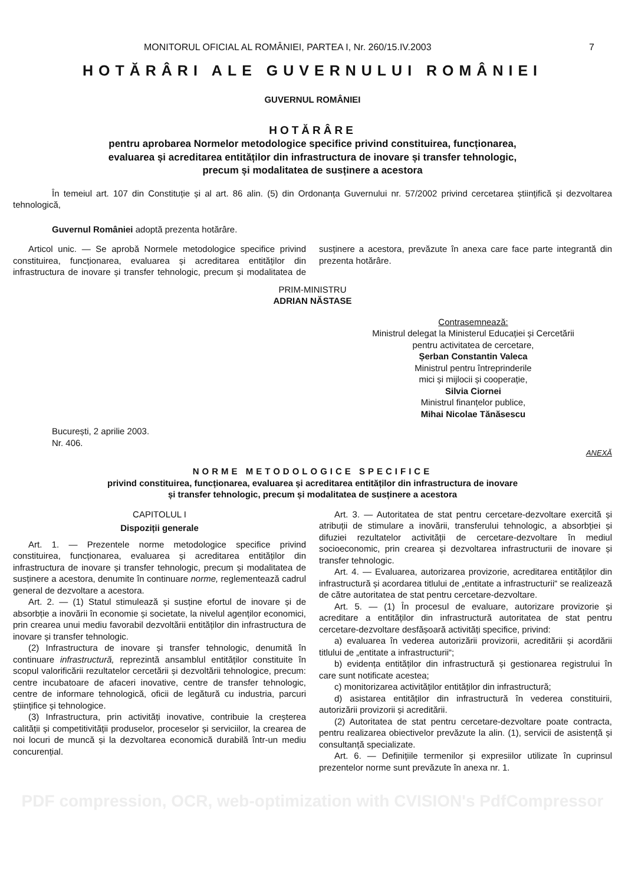MONITORUL OFICIAL AL ROMÂNIEI, PARTEA I, Nr. 260/15.IV.2003 7
HOTĂRÂRI ALE GUVERNULUI ROMÂNIEI
GUVERNUL ROMÂNIEI
HOTĂRÂRE
pentru aprobarea Normelor metodologice specifice privind constituirea, funcționarea,
evaluarea și acreditarea entităților din infrastructura de inovare și transfer tehnologic,
precum și modalitatea de susținere a acestora
În temeiul art. 107 din Constituție și al art. 86 alin. (5) din Ordonanța Guvernului nr. 57/2002 privind cercetarea științifică și dezvoltarea tehnologică,
Guvernul României adoptă prezenta hotărâre.
Articol unic. — Se aprobă Normele metodologice specifice privind constituirea, funcționarea, evaluarea și acreditarea entităților din infrastructura de inovare și transfer tehnologic, precum și modalitatea de susținere a acestora, prevăzute în anexa care face parte integrantă din prezenta hotărâre.
PRIM-MINISTRU
ADRIAN NĂSTASE
Contrasemnează:
Ministrul delegat la Ministerul Educației și Cercetării
pentru activitatea de cercetare,
Șerban Constantin Valeca
Ministrul pentru întreprinderile
mici și mijlocii și cooperație,
Silvia Ciornei
Ministrul finanțelor publice,
Mihai Nicolae Tănăsescu
București, 2 aprilie 2003.
Nr. 406.
ANEXĂ
NORME METODOLOGICE SPECIFICE
privind constituirea, funcționarea, evaluarea și acreditarea entităților din infrastructura de inovare
și transfer tehnologic, precum și modalitatea de susținere a acestora
CAPITOLUL I
Dispoziții generale
Art. 1. — Prezentele norme metodologice specifice privind constituirea, funcționarea, evaluarea și acreditarea entităților din infrastructura de inovare și transfer tehnologic, precum și modalitatea de susținere a acestora, denumite în continuare norme, reglementează cadrul general de dezvoltare a acestora.
Art. 2. — (1) Statul stimulează și susține efortul de inovare și de absorbție a inovării în economie și societate, la nivelul agenților economici, prin crearea unui mediu favorabil dezvoltării entităților din infrastructura de inovare și transfer tehnologic.
(2) Infrastructura de inovare și transfer tehnologic, denumită în continuare infrastructură, reprezintă ansamblul entităților constituite în scopul valorificării rezultatelor cercetării și dezvoltării tehnologice, precum: centre incubatoare de afaceri inovative, centre de transfer tehnologic, centre de informare tehnologică, oficii de legătură cu industria, parcuri științifice și tehnologice.
(3) Infrastructura, prin activități inovative, contribuie la creșterea calității și competitivității produselor, proceselor și serviciilor, la crearea de noi locuri de muncă și la dezvoltarea economică durabilă într-un mediu concurențial.
Art. 3. — Autoritatea de stat pentru cercetare-dezvoltare exercită și atribuții de stimulare a inovării, transferului tehnologic, a absorbției și difuziei rezultatelor activității de cercetare-dezvoltare în mediul socioeconomic, prin crearea și dezvoltarea infrastructurii de inovare și transfer tehnologic.
Art. 4. — Evaluarea, autorizarea provizorie, acreditarea entităților din infrastructură și acordarea titlului de „entitate a infrastructurii“ se realizează de către autoritatea de stat pentru cercetare-dezvoltare.
Art. 5. — (1) În procesul de evaluare, autorizare provizorie și acreditare a entităților din infrastructură autoritatea de stat pentru cercetare-dezvoltare desfășoară activități specifice, privind:
a) evaluarea în vederea autorizării provizorii, acreditării și acordării titlului de „entitate a infrastructurii“;
b) evidența entităților din infrastructură și gestionarea registrului în care sunt notificate acestea;
c) monitorizarea activităților entităților din infrastructură;
d) asistarea entităților din infrastructură în vederea constituirii, autorizării provizorii și acreditării.
(2) Autoritatea de stat pentru cercetare-dezvoltare poate contracta, pentru realizarea obiectivelor prevăzute la alin. (1), servicii de asistență și consultanță specializate.
Art. 6. — Definițiile termenilor și expresiilor utilizate în cuprinsul prezentelor norme sunt prevăzute în anexa nr. 1.
PDF compression, OCR, web-optimization with CVISION's PdfCompressor